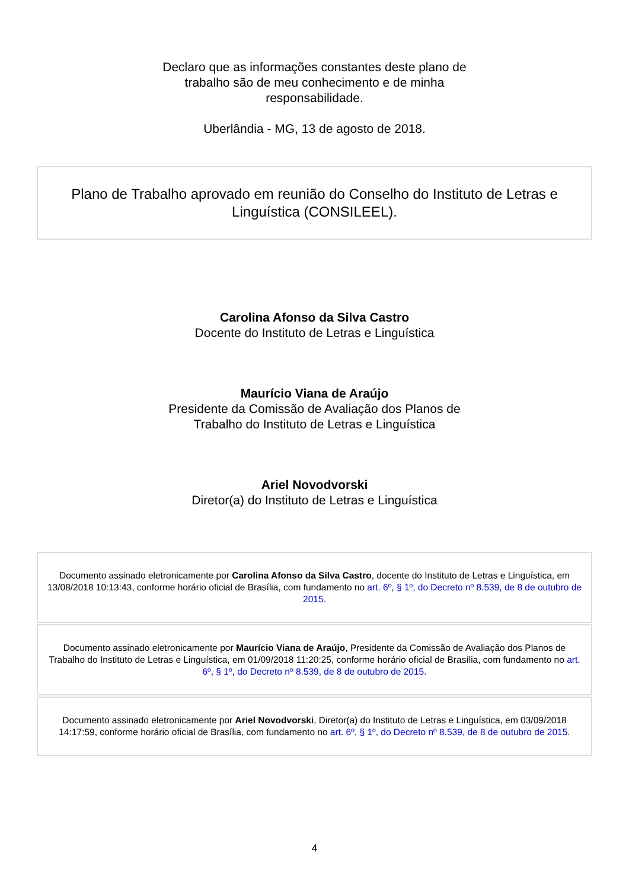Declaro que as informações constantes deste plano de trabalho são de meu conhecimento e de minha responsabilidade.
Uberlândia - MG, 13 de agosto de 2018.
Plano de Trabalho aprovado em reunião do Conselho do Instituto de Letras e Linguística (CONSILEEL).
Carolina Afonso da Silva Castro
Docente do Instituto de Letras e Linguística
Maurício Viana de Araújo
Presidente da Comissão de Avaliação dos Planos de
Trabalho do Instituto de Letras e Linguística
Ariel Novodvorski
Diretor(a) do Instituto de Letras e Linguística
Documento assinado eletronicamente por Carolina Afonso da Silva Castro, docente do Instituto de Letras e Linguística, em 13/08/2018 10:13:43, conforme horário oficial de Brasília, com fundamento no art. 6º, § 1º, do Decreto nº 8.539, de 8 de outubro de 2015.
Documento assinado eletronicamente por Maurício Viana de Araújo, Presidente da Comissão de Avaliação dos Planos de Trabalho do Instituto de Letras e Linguística, em 01/09/2018 11:20:25, conforme horário oficial de Brasília, com fundamento no art. 6º, § 1º, do Decreto nº 8.539, de 8 de outubro de 2015.
Documento assinado eletronicamente por Ariel Novodvorski, Diretor(a) do Instituto de Letras e Linguística, em 03/09/2018 14:17:59, conforme horário oficial de Brasília, com fundamento no art. 6º, § 1º, do Decreto nº 8.539, de 8 de outubro de 2015.
4